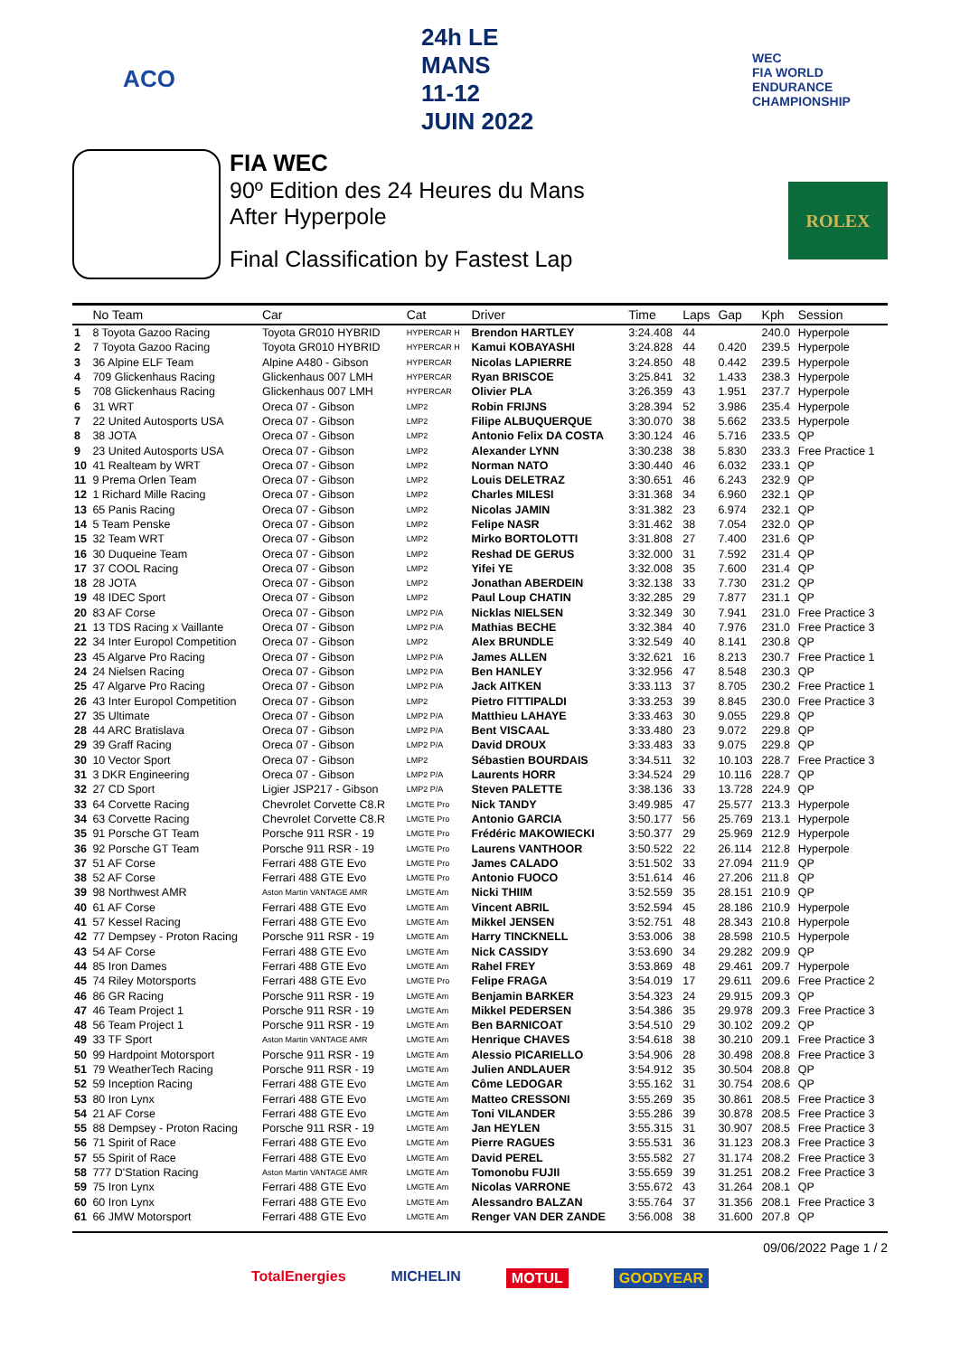ACO 24h LE MANS
11-12 JUIN 2022
WEC
FIA WORLD ENDURANCE CHAMPIONSHIP
FIA WEC
90º Edition des 24 Heures du Mans
After Hyperpole
Final Classification by Fastest Lap
ROLEX
| | No Team | Car | Cat | Driver | Time | Laps | Gap | Kph | Session |
| --- | --- | --- | --- | --- | --- | --- | --- | --- | --- |
| 1 | 8 Toyota Gazoo Racing | Toyota GR010 HYBRID | HYPERCAR H | Brendon HARTLEY | 3:24.408 | 44 | | 240.0 | Hyperpole |
| 2 | 7 Toyota Gazoo Racing | Toyota GR010 HYBRID | HYPERCAR H | Kamui KOBAYASHI | 3:24.828 | 44 | 0.420 | 239.5 | Hyperpole |
| 3 | 36 Alpine ELF Team | Alpine A480 - Gibson | HYPERCAR | Nicolas LAPIERRE | 3:24.850 | 48 | 0.442 | 239.5 | Hyperpole |
| 4 | 709 Glickenhaus Racing | Glickenhaus 007 LMH | HYPERCAR | Ryan BRISCOE | 3:25.841 | 32 | 1.433 | 238.3 | Hyperpole |
| 5 | 708 Glickenhaus Racing | Glickenhaus 007 LMH | HYPERCAR | Olivier PLA | 3:26.359 | 43 | 1.951 | 237.7 | Hyperpole |
| 6 | 31 WRT | Oreca 07 - Gibson | LMP2 | Robin FRIJNS | 3:28.394 | 52 | 3.986 | 235.4 | Hyperpole |
| 7 | 22 United Autosports USA | Oreca 07 - Gibson | LMP2 | Filipe ALBUQUERQUE | 3:30.070 | 38 | 5.662 | 233.5 | Hyperpole |
| 8 | 38 JOTA | Oreca 07 - Gibson | LMP2 | Antonio Felix DA COSTA | 3:30.124 | 46 | 5.716 | 233.5 | QP |
| 9 | 23 United Autosports USA | Oreca 07 - Gibson | LMP2 | Alexander LYNN | 3:30.238 | 38 | 5.830 | 233.3 | Free Practice 1 |
| 10 | 41 Realteam by WRT | Oreca 07 - Gibson | LMP2 | Norman NATO | 3:30.440 | 46 | 6.032 | 233.1 | QP |
| 11 | 9 Prema Orlen Team | Oreca 07 - Gibson | LMP2 | Louis DELETRAZ | 3:30.651 | 46 | 6.243 | 232.9 | QP |
| 12 | 1 Richard Mille Racing | Oreca 07 - Gibson | LMP2 | Charles MILESI | 3:31.368 | 34 | 6.960 | 232.1 | QP |
| 13 | 65 Panis Racing | Oreca 07 - Gibson | LMP2 | Nicolas JAMIN | 3:31.382 | 23 | 6.974 | 232.1 | QP |
| 14 | 5 Team Penske | Oreca 07 - Gibson | LMP2 | Felipe NASR | 3:31.462 | 38 | 7.054 | 232.0 | QP |
| 15 | 32 Team WRT | Oreca 07 - Gibson | LMP2 | Mirko BORTOLOTTI | 3:31.808 | 27 | 7.400 | 231.6 | QP |
| 16 | 30 Duqueine Team | Oreca 07 - Gibson | LMP2 | Reshad DE GERUS | 3:32.000 | 31 | 7.592 | 231.4 | QP |
| 17 | 37 COOL Racing | Oreca 07 - Gibson | LMP2 | Yifei YE | 3:32.008 | 35 | 7.600 | 231.4 | QP |
| 18 | 28 JOTA | Oreca 07 - Gibson | LMP2 | Jonathan ABERDEIN | 3:32.138 | 33 | 7.730 | 231.2 | QP |
| 19 | 48 IDEC Sport | Oreca 07 - Gibson | LMP2 | Paul Loup CHATIN | 3:32.285 | 29 | 7.877 | 231.1 | QP |
| 20 | 83 AF Corse | Oreca 07 - Gibson | LMP2 P/A | Nicklas NIELSEN | 3:32.349 | 30 | 7.941 | 231.0 | Free Practice 3 |
| 21 | 13 TDS Racing x Vaillante | Oreca 07 - Gibson | LMP2 P/A | Mathias BECHE | 3:32.384 | 40 | 7.976 | 231.0 | Free Practice 3 |
| 22 | 34 Inter Europol Competition | Oreca 07 - Gibson | LMP2 | Alex BRUNDLE | 3:32.549 | 40 | 8.141 | 230.8 | QP |
| 23 | 45 Algarve Pro Racing | Oreca 07 - Gibson | LMP2 P/A | James ALLEN | 3:32.621 | 16 | 8.213 | 230.7 | Free Practice 1 |
| 24 | 24 Nielsen Racing | Oreca 07 - Gibson | LMP2 P/A | Ben HANLEY | 3:32.956 | 47 | 8.548 | 230.3 | QP |
| 25 | 47 Algarve Pro Racing | Oreca 07 - Gibson | LMP2 P/A | Jack AITKEN | 3:33.113 | 37 | 8.705 | 230.2 | Free Practice 1 |
| 26 | 43 Inter Europol Competition | Oreca 07 - Gibson | LMP2 | Pietro FITTIPALDI | 3:33.253 | 39 | 8.845 | 230.0 | Free Practice 3 |
| 27 | 35 Ultimate | Oreca 07 - Gibson | LMP2 P/A | Matthieu LAHAYE | 3:33.463 | 30 | 9.055 | 229.8 | QP |
| 28 | 44 ARC Bratislava | Oreca 07 - Gibson | LMP2 P/A | Bent VISCAAL | 3:33.480 | 23 | 9.072 | 229.8 | QP |
| 29 | 39 Graff Racing | Oreca 07 - Gibson | LMP2 P/A | David DROUX | 3:33.483 | 33 | 9.075 | 229.8 | QP |
| 30 | 10 Vector Sport | Oreca 07 - Gibson | LMP2 | Sébastien BOURDAIS | 3:34.511 | 32 | 10.103 | 228.7 | Free Practice 3 |
| 31 | 3 DKR Engineering | Oreca 07 - Gibson | LMP2 P/A | Laurents HORR | 3:34.524 | 29 | 10.116 | 228.7 | QP |
| 32 | 27 CD Sport | Ligier JSP217 - Gibson | LMP2 P/A | Steven PALETTE | 3:38.136 | 33 | 13.728 | 224.9 | QP |
| 33 | 64 Corvette Racing | Chevrolet Corvette C8.R | LMGTE Pro | Nick TANDY | 3:49.985 | 47 | 25.577 | 213.3 | Hyperpole |
| 34 | 63 Corvette Racing | Chevrolet Corvette C8.R | LMGTE Pro | Antonio GARCIA | 3:50.177 | 56 | 25.769 | 213.1 | Hyperpole |
| 35 | 91 Porsche GT Team | Porsche 911 RSR - 19 | LMGTE Pro | Frédéric MAKOWIECKI | 3:50.377 | 29 | 25.969 | 212.9 | Hyperpole |
| 36 | 92 Porsche GT Team | Porsche 911 RSR - 19 | LMGTE Pro | Laurens VANTHOOR | 3:50.522 | 22 | 26.114 | 212.8 | Hyperpole |
| 37 | 51 AF Corse | Ferrari 488 GTE Evo | LMGTE Pro | James CALADO | 3:51.502 | 33 | 27.094 | 211.9 | QP |
| 38 | 52 AF Corse | Ferrari 488 GTE Evo | LMGTE Pro | Antonio FUOCO | 3:51.614 | 46 | 27.206 | 211.8 | QP |
| 39 | 98 Northwest AMR | Aston Martin VANTAGE AMR | LMGTE Am | Nicki THIIM | 3:52.559 | 35 | 28.151 | 210.9 | QP |
| 40 | 61 AF Corse | Ferrari 488 GTE Evo | LMGTE Am | Vincent ABRIL | 3:52.594 | 45 | 28.186 | 210.9 | Hyperpole |
| 41 | 57 Kessel Racing | Ferrari 488 GTE Evo | LMGTE Am | Mikkel JENSEN | 3:52.751 | 48 | 28.343 | 210.8 | Hyperpole |
| 42 | 77 Dempsey - Proton Racing | Porsche 911 RSR - 19 | LMGTE Am | Harry TINCKNELL | 3:53.006 | 38 | 28.598 | 210.5 | Hyperpole |
| 43 | 54 AF Corse | Ferrari 488 GTE Evo | LMGTE Am | Nick CASSIDY | 3:53.690 | 34 | 29.282 | 209.9 | QP |
| 44 | 85 Iron Dames | Ferrari 488 GTE Evo | LMGTE Am | Rahel FREY | 3:53.869 | 48 | 29.461 | 209.7 | Hyperpole |
| 45 | 74 Riley Motorsports | Ferrari 488 GTE Evo | LMGTE Pro | Felipe FRAGA | 3:54.019 | 17 | 29.611 | 209.6 | Free Practice 2 |
| 46 | 86 GR Racing | Porsche 911 RSR - 19 | LMGTE Am | Benjamin BARKER | 3:54.323 | 24 | 29.915 | 209.3 | QP |
| 47 | 46 Team Project 1 | Porsche 911 RSR - 19 | LMGTE Am | Mikkel PEDERSEN | 3:54.386 | 35 | 29.978 | 209.3 | Free Practice 3 |
| 48 | 56 Team Project 1 | Porsche 911 RSR - 19 | LMGTE Am | Ben BARNICOAT | 3:54.510 | 29 | 30.102 | 209.2 | QP |
| 49 | 33 TF Sport | Aston Martin VANTAGE AMR | LMGTE Am | Henrique CHAVES | 3:54.618 | 38 | 30.210 | 209.1 | Free Practice 3 |
| 50 | 99 Hardpoint Motorsport | Porsche 911 RSR - 19 | LMGTE Am | Alessio PICARIELLO | 3:54.906 | 28 | 30.498 | 208.8 | Free Practice 3 |
| 51 | 79 WeatherTech Racing | Porsche 911 RSR - 19 | LMGTE Am | Julien ANDLAUER | 3:54.912 | 35 | 30.504 | 208.8 | QP |
| 52 | 59 Inception Racing | Ferrari 488 GTE Evo | LMGTE Am | Côme LEDOGAR | 3:55.162 | 31 | 30.754 | 208.6 | QP |
| 53 | 80 Iron Lynx | Ferrari 488 GTE Evo | LMGTE Am | Matteo CRESSONI | 3:55.269 | 35 | 30.861 | 208.5 | Free Practice 3 |
| 54 | 21 AF Corse | Ferrari 488 GTE Evo | LMGTE Am | Toni VILANDER | 3:55.286 | 39 | 30.878 | 208.5 | Free Practice 3 |
| 55 | 88 Dempsey - Proton Racing | Porsche 911 RSR - 19 | LMGTE Am | Jan HEYLEN | 3:55.315 | 31 | 30.907 | 208.5 | Free Practice 3 |
| 56 | 71 Spirit of Race | Ferrari 488 GTE Evo | LMGTE Am | Pierre RAGUES | 3:55.531 | 36 | 31.123 | 208.3 | Free Practice 3 |
| 57 | 55 Spirit of Race | Ferrari 488 GTE Evo | LMGTE Am | David PEREL | 3:55.582 | 27 | 31.174 | 208.2 | Free Practice 3 |
| 58 | 777 D'Station Racing | Aston Martin VANTAGE AMR | LMGTE Am | Tomonobu FUJII | 3:55.659 | 39 | 31.251 | 208.2 | Free Practice 3 |
| 59 | 75 Iron Lynx | Ferrari 488 GTE Evo | LMGTE Am | Nicolas VARRONE | 3:55.672 | 43 | 31.264 | 208.1 | QP |
| 60 | 60 Iron Lynx | Ferrari 488 GTE Evo | LMGTE Am | Alessandro BALZAN | 3:55.764 | 37 | 31.356 | 208.1 | Free Practice 3 |
| 61 | 66 JMW Motorsport | Ferrari 488 GTE Evo | LMGTE Am | Renger VAN DER ZANDE | 3:56.008 | 38 | 31.600 | 207.8 | QP |
09/06/2022 Page 1 / 2
TotalEnergies MICHELIN MOTUL GOODYEAR